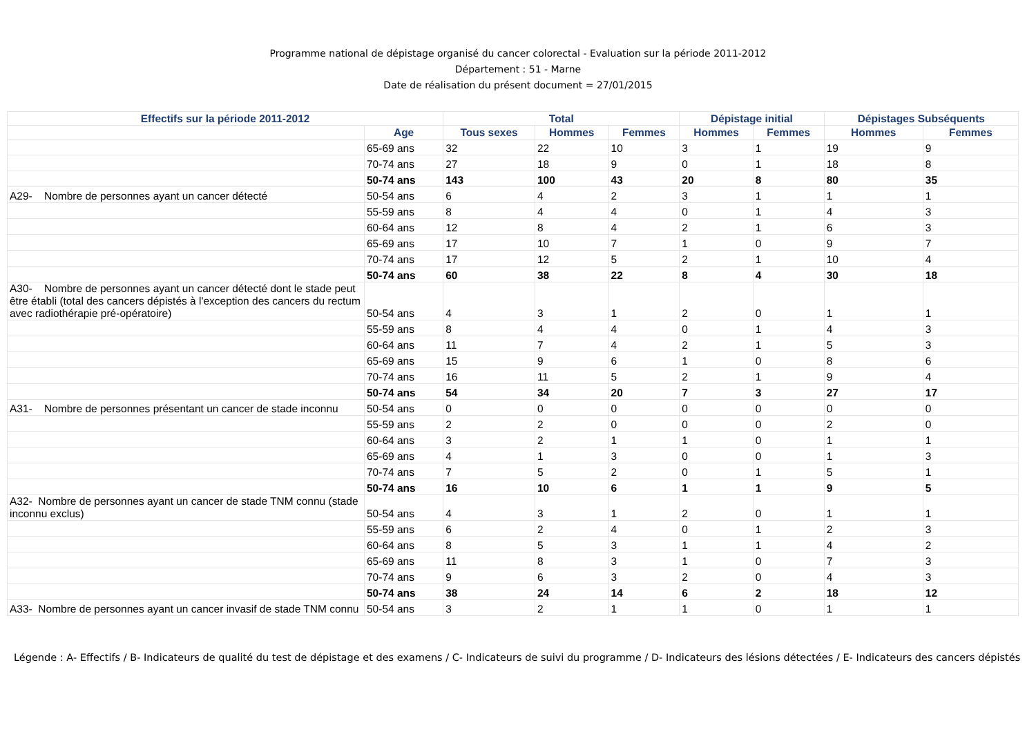Programme national de dépistage organisé du cancer colorectal - Evaluation sur la période 2011-2012
Département : 51 - Marne
Date de réalisation du présent document = 27/01/2015
| Effectifs sur la période 2011-2012 | | Total | | | Dépistage initial | | Dépistages Subséquents | |
| --- | --- | --- | --- | --- | --- | --- | --- | --- |
| | Age | Tous sexes | Hommes | Femmes | Hommes | Femmes | Hommes | Femmes |
| | 65-69 ans | 32 | 22 | 10 | 3 | 1 | 19 | 9 |
| | 70-74 ans | 27 | 18 | 9 | 0 | 1 | 18 | 8 |
| | 50-74 ans | 143 | 100 | 43 | 20 | 8 | 80 | 35 |
| A29- Nombre de personnes ayant un cancer détecté | 50-54 ans | 6 | 4 | 2 | 3 | 1 | 1 | 1 |
| | 55-59 ans | 8 | 4 | 4 | 0 | 1 | 4 | 3 |
| | 60-64 ans | 12 | 8 | 4 | 2 | 1 | 6 | 3 |
| | 65-69 ans | 17 | 10 | 7 | 1 | 0 | 9 | 7 |
| | 70-74 ans | 17 | 12 | 5 | 2 | 1 | 10 | 4 |
| | 50-74 ans | 60 | 38 | 22 | 8 | 4 | 30 | 18 |
| A30- Nombre de personnes ayant un cancer détecté dont le stade peut être établi (total des cancers dépistés à l'exception des cancers du rectum avec radiothérapie pré-opératoire) | 50-54 ans | 4 | 3 | 1 | 2 | 0 | 1 | 1 |
| | 55-59 ans | 8 | 4 | 4 | 0 | 1 | 4 | 3 |
| | 60-64 ans | 11 | 7 | 4 | 2 | 1 | 5 | 3 |
| | 65-69 ans | 15 | 9 | 6 | 1 | 0 | 8 | 6 |
| | 70-74 ans | 16 | 11 | 5 | 2 | 1 | 9 | 4 |
| | 50-74 ans | 54 | 34 | 20 | 7 | 3 | 27 | 17 |
| A31- Nombre de personnes présentant un cancer de stade inconnu | 50-54 ans | 0 | 0 | 0 | 0 | 0 | 0 | 0 |
| | 55-59 ans | 2 | 2 | 0 | 0 | 0 | 2 | 0 |
| | 60-64 ans | 3 | 2 | 1 | 1 | 0 | 1 | 1 |
| | 65-69 ans | 4 | 1 | 3 | 0 | 0 | 1 | 3 |
| | 70-74 ans | 7 | 5 | 2 | 0 | 1 | 5 | 1 |
| | 50-74 ans | 16 | 10 | 6 | 1 | 1 | 9 | 5 |
| A32- Nombre de personnes ayant un cancer de stade TNM connu (stade inconnu exclus) | 50-54 ans | 4 | 3 | 1 | 2 | 0 | 1 | 1 |
| | 55-59 ans | 6 | 2 | 4 | 0 | 1 | 2 | 3 |
| | 60-64 ans | 8 | 5 | 3 | 1 | 1 | 4 | 2 |
| | 65-69 ans | 11 | 8 | 3 | 1 | 0 | 7 | 3 |
| | 70-74 ans | 9 | 6 | 3 | 2 | 0 | 4 | 3 |
| | 50-74 ans | 38 | 24 | 14 | 6 | 2 | 18 | 12 |
| A33- Nombre de personnes ayant un cancer invasif de stade TNM connu | 50-54 ans | 3 | 2 | 1 | 1 | 0 | 1 | 1 |
Légende : A- Effectifs / B- Indicateurs de qualité du test de dépistage et des examens / C- Indicateurs de suivi du programme / D- Indicateurs des lésions détectées / E- Indicateurs des cancers dépistés